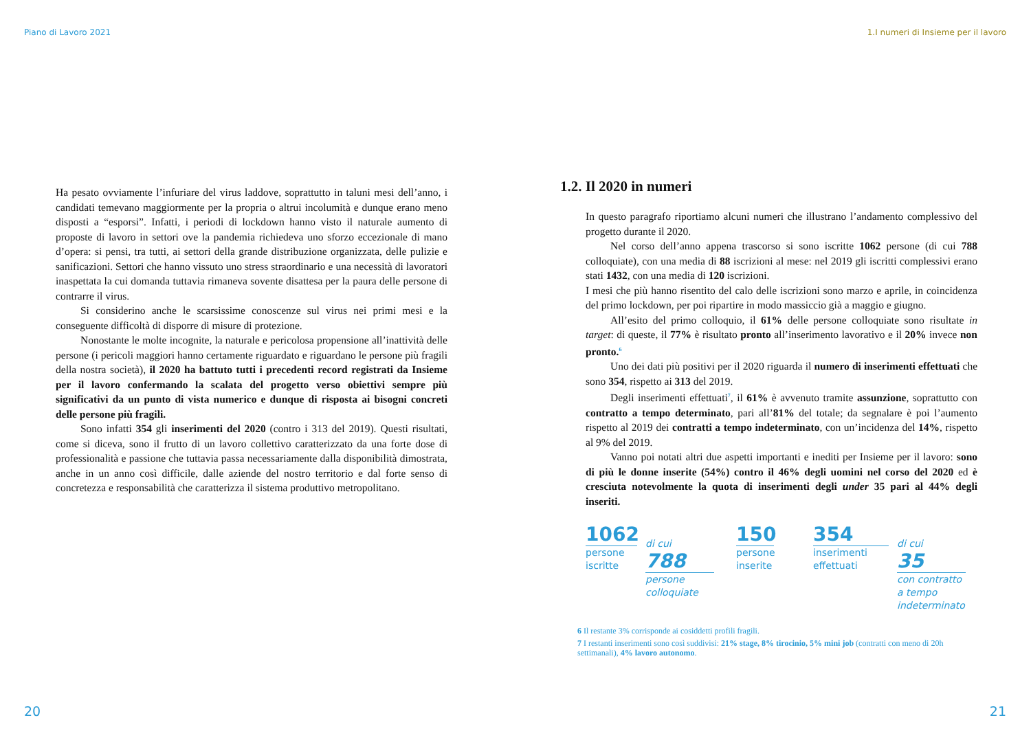Piano di Lavoro 2021
Ha pesato ovviamente l’infuriare del virus laddove, soprattutto in taluni mesi dell’anno, i candidati temevano maggiormente per la propria o altrui incolumità e dunque erano meno disposti a “esporsi”. Infatti, i periodi di lockdown hanno visto il naturale aumento di proposte di lavoro in settori ove la pandemia richiedeva uno sforzo eccezionale di mano d’opera: si pensi, tra tutti, ai settori della grande distribuzione organizzata, delle pulizie e sanificazioni. Settori che hanno vissuto uno stress straordinario e una necessità di lavoratori inaspettata la cui domanda tuttavia rimaneva sovente disattesa per la paura delle persone di contrarre il virus.
Si considerino anche le scarsissime conoscenze sul virus nei primi mesi e la conseguente difficoltà di disporre di misure di protezione.
Nonostante le molte incognite, la naturale e pericolosa propensione all’inattività delle persone (i pericoli maggiori hanno certamente riguardato e riguardano le persone più fragili della nostra società), il 2020 ha battuto tutti i precedenti record registrati da Insieme per il lavoro confermando la scalata del progetto verso obiettivi sempre più significativi da un punto di vista numerico e dunque di risposta ai bisogni concreti delle persone più fragili.
Sono infatti 354 gli inserimenti del 2020 (contro i 313 del 2019). Questi risultati, come si diceva, sono il frutto di un lavoro collettivo caratterizzato da una forte dose di professionalità e passione che tuttavia passa necessariamente dalla disponibilità dimostrata, anche in un anno così difficile, dalle aziende del nostro territorio e dal forte senso di concretezza e responsabilità che caratterizza il sistema produttivo metropolitano.
20
1.I numeri di Insieme per il lavoro
1.2. Il 2020 in numeri
In questo paragrafo riportiamo alcuni numeri che illustrano l’andamento complessivo del progetto durante il 2020.
Nel corso dell’anno appena trascorso si sono iscritte 1062 persone (di cui 788 colloquiate), con una media di 88 iscrizioni al mese: nel 2019 gli iscritti complessivi erano stati 1432, con una media di 120 iscrizioni.
I mesi che più hanno risentito del calo delle iscrizioni sono marzo e aprile, in coincidenza del primo lockdown, per poi ripartire in modo massiccio già a maggio e giugno.
All’esito del primo colloquio, il 61% delle persone colloquiate sono risultate in target: di queste, il 77% è risultato pronto all’inserimento lavorativo e il 20% invece non pronto.<sup>6</sup>
Uno dei dati più positivi per il 2020 riguarda il numero di inserimenti effettuati che sono 354, rispetto ai 313 del 2019.
Degli inserimenti effettuati<sup>7</sup>, il 61% è avvenuto tramite assunzione, soprattutto con contratto a tempo determinato, pari all’81% del totale; da segnalare è poi l’aumento rispetto al 2019 dei contratti a tempo indeterminato, con un’incidenza del 14%, rispetto al 9% del 2019.
Vanno poi notati altri due aspetti importanti e inediti per Insieme per il lavoro: sono di più le donne inserite (54%) contro il 46% degli uomini nel corso del 2020 ed è cresciuta notevolmente la quota di inserimenti degli under 35 pari al 44% degli inseriti.
1062
persone iscritte
di cui
788
persone colloquiate
150
persone inserite
354
inserimenti effettuati
di cui
35
con contratto a tempo indeterminato
6 Il restante 3% corrisponde ai cosiddetti profili fragili.
7 I restanti inserimenti sono così suddivisi: 21% stage, 8% tirocinio, 5% mini job (contratti con meno di 20h settimanali), 4% lavoro autonomo.
21